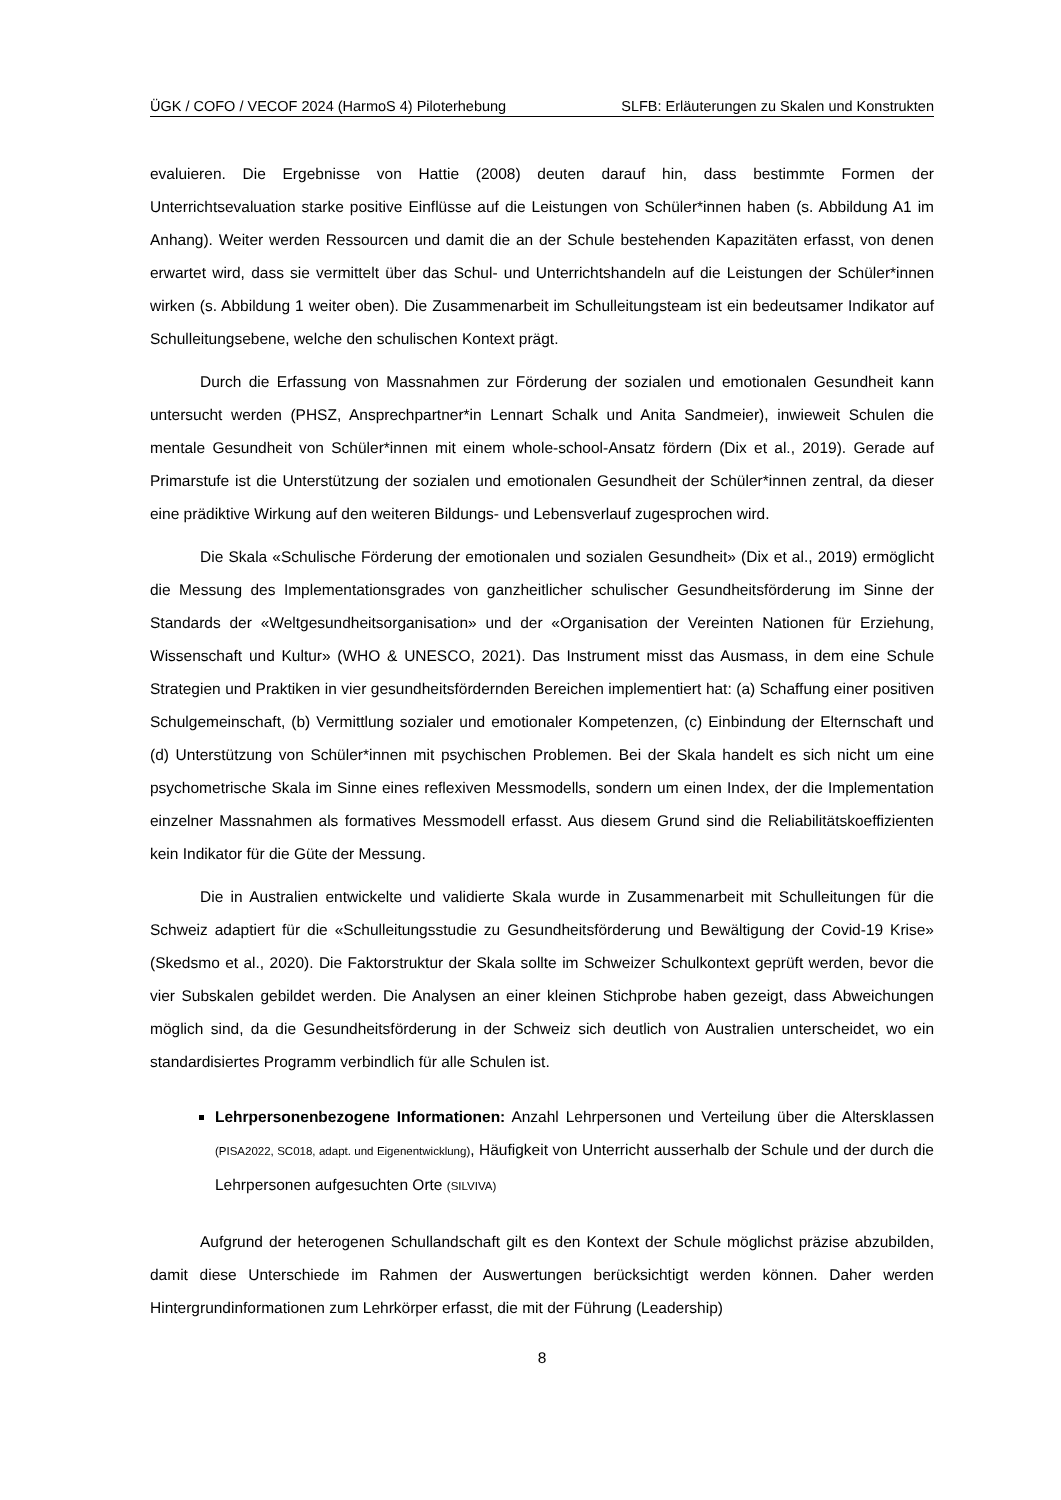ÜGK / COFO / VECOF 2024 (HarmoS 4) Piloterhebung SLFB: Erläuterungen zu Skalen und Konstrukten
evaluieren. Die Ergebnisse von Hattie (2008) deuten darauf hin, dass bestimmte Formen der Unterrichtsevaluation starke positive Einflüsse auf die Leistungen von Schüler*innen haben (s. Abbildung A1 im Anhang). Weiter werden Ressourcen und damit die an der Schule bestehenden Kapazitäten erfasst, von denen erwartet wird, dass sie vermittelt über das Schul- und Unterrichtshandeln auf die Leistungen der Schüler*innen wirken (s. Abbildung 1 weiter oben). Die Zusammenarbeit im Schulleitungsteam ist ein bedeutsamer Indikator auf Schulleitungsebene, welche den schulischen Kontext prägt.
Durch die Erfassung von Massnahmen zur Förderung der sozialen und emotionalen Gesundheit kann untersucht werden (PHSZ, Ansprechpartner*in Lennart Schalk und Anita Sandmeier), inwieweit Schulen die mentale Gesundheit von Schüler*innen mit einem whole-school-Ansatz fördern (Dix et al., 2019). Gerade auf Primarstufe ist die Unterstützung der sozialen und emotionalen Gesundheit der Schüler*innen zentral, da dieser eine prädiktive Wirkung auf den weiteren Bildungs- und Lebensverlauf zugesprochen wird.
Die Skala «Schulische Förderung der emotionalen und sozialen Gesundheit» (Dix et al., 2019) ermöglicht die Messung des Implementationsgrades von ganzheitlicher schulischer Gesundheitsförderung im Sinne der Standards der «Weltgesundheitsorganisation» und der «Organisation der Vereinten Nationen für Erziehung, Wissenschaft und Kultur» (WHO & UNESCO, 2021). Das Instrument misst das Ausmass, in dem eine Schule Strategien und Praktiken in vier gesundheitsfördernden Bereichen implementiert hat: (a) Schaffung einer positiven Schulgemeinschaft, (b) Vermittlung sozialer und emotionaler Kompetenzen, (c) Einbindung der Elternschaft und (d) Unterstützung von Schüler*innen mit psychischen Problemen. Bei der Skala handelt es sich nicht um eine psychometrische Skala im Sinne eines reflexiven Messmodells, sondern um einen Index, der die Implementation einzelner Massnahmen als formatives Messmodell erfasst. Aus diesem Grund sind die Reliabilitätskoeffizienten kein Indikator für die Güte der Messung.
Die in Australien entwickelte und validierte Skala wurde in Zusammenarbeit mit Schulleitungen für die Schweiz adaptiert für die «Schulleitungsstudie zu Gesundheitsförderung und Bewältigung der Covid-19 Krise» (Skedsmo et al., 2020). Die Faktorstruktur der Skala sollte im Schweizer Schulkontext geprüft werden, bevor die vier Subskalen gebildet werden. Die Analysen an einer kleinen Stichprobe haben gezeigt, dass Abweichungen möglich sind, da die Gesundheitsförderung in der Schweiz sich deutlich von Australien unterscheidet, wo ein standardisiertes Programm verbindlich für alle Schulen ist.
Lehrpersonenbezogene Informationen: Anzahl Lehrpersonen und Verteilung über die Altersklassen (PISA2022, SC018, adapt. und Eigenentwicklung), Häufigkeit von Unterricht ausserhalb der Schule und der durch die Lehrpersonen aufgesuchten Orte (SILVIVA)
Aufgrund der heterogenen Schullandschaft gilt es den Kontext der Schule möglichst präzise abzubilden, damit diese Unterschiede im Rahmen der Auswertungen berücksichtigt werden können. Daher werden Hintergrundinformationen zum Lehrkörper erfasst, die mit der Führung (Leadership)
8